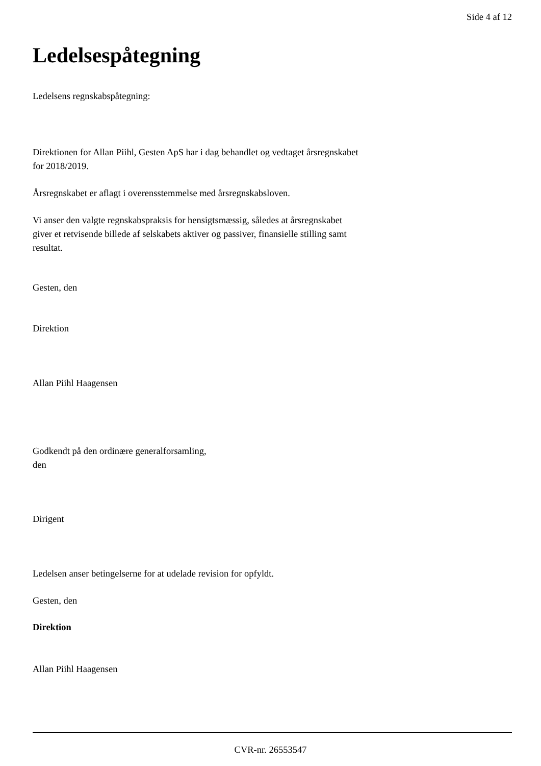Side 4 af 12
Ledelsespåtegning
Ledelsens regnskabspåtegning:
Direktionen for Allan Piihl, Gesten ApS har i dag behandlet og vedtaget årsregnskabet
for 2018/2019.
Årsregnskabet er aflagt i overensstemmelse med årsregnskabsloven.
Vi anser den valgte regnskabspraksis for hensigtsmæssig, således at årsregnskabet
giver et retvisende billede af selskabets aktiver og passiver, finansielle stilling samt
resultat.
Gesten, den
Direktion
Allan Piihl Haagensen
Godkendt på den ordinære generalforsamling,
den
Dirigent
Ledelsen anser betingelserne for at udelade revision for opfyldt.
Gesten, den
Direktion
Allan Piihl Haagensen
CVR-nr. 26553547